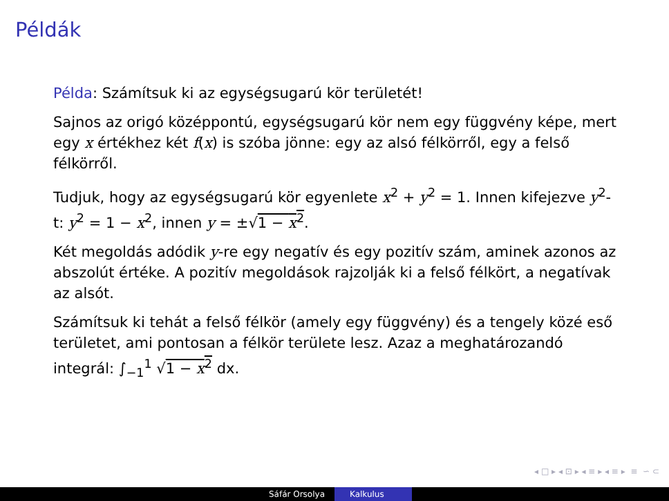Példák
Példa: Számítsuk ki az egységsugarú kör területét!
Sajnos az origó középpontú, egységsugarú kör nem egy függvény képe, mert egy x értékhez két f(x) is szóba jönne: egy az alsó félkörről, egy a felső félkörről.
Tudjuk, hogy az egységsugarú kör egyenlete x<sup>2</sup> + y<sup>2</sup> = 1. Innen kifejezve y<sup>2</sup>-t: y<sup>2</sup> = 1 − x<sup>2</sup>, innen y = ±√1 − x<sup>2</sup>.
Két megoldás adódik y-re egy negatív és egy pozitív szám, aminek azonos az abszolút értéke. A pozitív megoldások rajzolják ki a felső félkört, a negatívak az alsót.
Számítsuk ki tehát a felső félkör (amely egy függvény) és a tengely közé eső területet, ami pontosan a félkör területe lesz. Azaz a meghatározandó integrál: ∫<sub>−1</sub><sup>1</sup> √1 − x<sup>2</sup> dx.
◂ □ ▸ ◂ ⊡ ▸ ◂ ≡ ▸ ◂ ≡ ▸ ≡ ∽ ⊂
Sáfár Orsolya Kalkulus